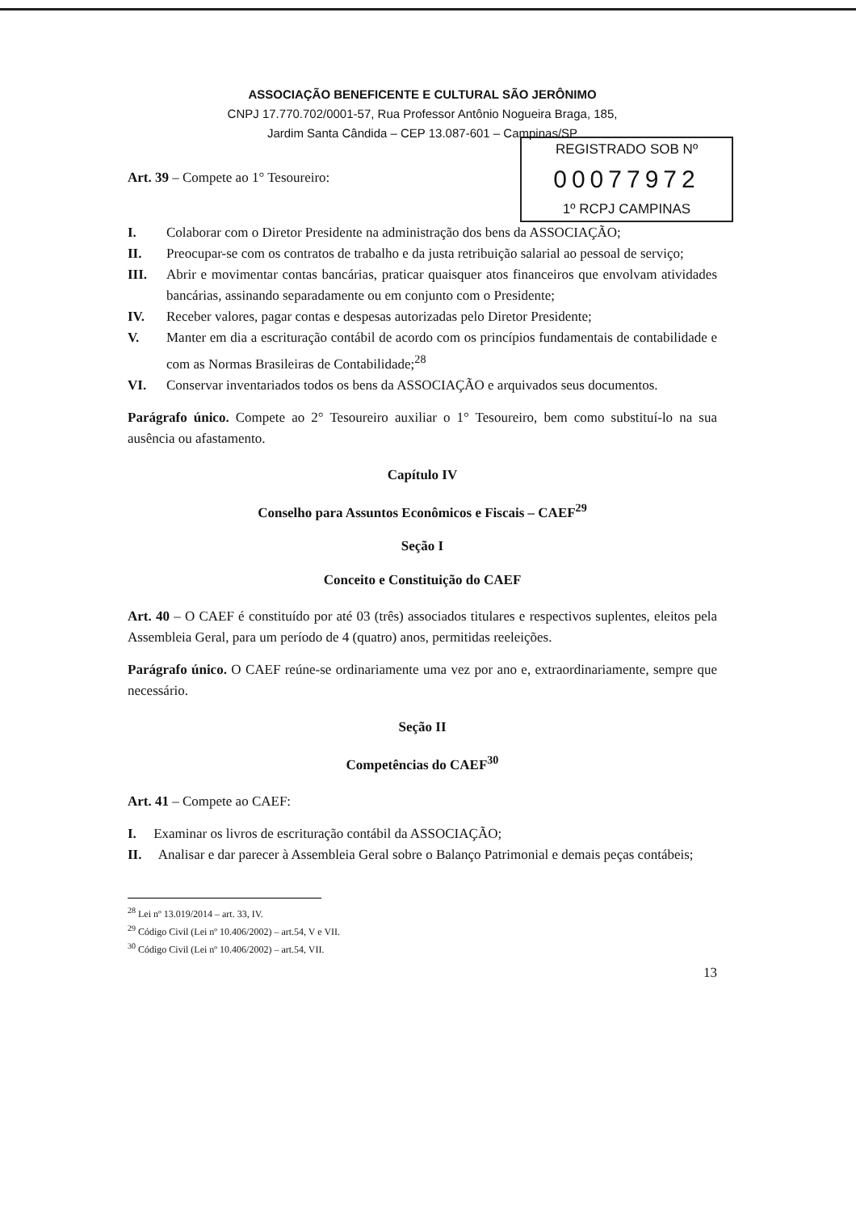ASSOCIAÇÃO BENEFICENTE E CULTURAL SÃO JERÔNIMO
CNPJ 17.770.702/0001-57, Rua Professor Antônio Nogueira Braga, 185,
Jardim Santa Cândida – CEP 13.087-601 – Campinas/SP
REGISTRADO SOB Nº
00077972
1º RCPJ CAMPINAS
Art. 39 – Compete ao 1° Tesoureiro:
I. Colaborar com o Diretor Presidente na administração dos bens da ASSOCIAÇÃO;
II. Preocupar-se com os contratos de trabalho e da justa retribuição salarial ao pessoal de serviço;
III. Abrir e movimentar contas bancárias, praticar quaisquer atos financeiros que envolvam atividades bancárias, assinando separadamente ou em conjunto com o Presidente;
IV. Receber valores, pagar contas e despesas autorizadas pelo Diretor Presidente;
V. Manter em dia a escrituração contábil de acordo com os princípios fundamentais de contabilidade e com as Normas Brasileiras de Contabilidade;<sup>28</sup>
VI. Conservar inventariados todos os bens da ASSOCIAÇÃO e arquivados seus documentos.
Parágrafo único. Compete ao 2° Tesoureiro auxiliar o 1° Tesoureiro, bem como substituí-lo na sua ausência ou afastamento.
Capítulo IV
Conselho para Assuntos Econômicos e Fiscais – CAEF<sup>29</sup>
Seção I
Conceito e Constituição do CAEF
Art. 40 – O CAEF é constituído por até 03 (três) associados titulares e respectivos suplentes, eleitos pela Assembleia Geral, para um período de 4 (quatro) anos, permitidas reeleições.
Parágrafo único. O CAEF reúne-se ordinariamente uma vez por ano e, extraordinariamente, sempre que necessário.
Seção II
Competências do CAEF<sup>30</sup>
Art. 41 – Compete ao CAEF:
I. Examinar os livros de escrituração contábil da ASSOCIAÇÃO;
II. Analisar e dar parecer à Assembleia Geral sobre o Balanço Patrimonial e demais peças contábeis;
<sup>28</sup> Lei nº 13.019/2014 – art. 33, IV.
<sup>29</sup> Código Civil (Lei nº 10.406/2002) – art.54, V e VII.
<sup>30</sup> Código Civil (Lei nº 10.406/2002) – art.54, VII.
13